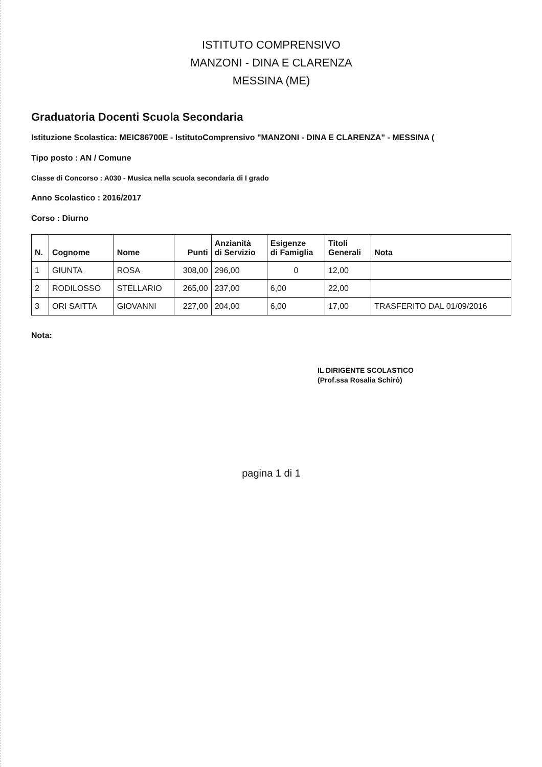ISTITUTO COMPRENSIVO
MANZONI - DINA E CLARENZA
MESSINA (ME)
Graduatoria Docenti Scuola Secondaria
Istituzione Scolastica: MEIC86700E - IstitutoComprensivo "MANZONI - DINA E CLARENZA" - MESSINA (
Tipo posto : AN / Comune
Classe di Concorso : A030 - Musica nella scuola secondaria di I grado
Anno Scolastico : 2016/2017
Corso : Diurno
| N. | Cognome | Nome | Punti | Anzianità di Servizio | Esigenze di Famiglia | Titoli Generali | Nota |
| --- | --- | --- | --- | --- | --- | --- | --- |
| 1 | GIUNTA | ROSA | 308,00 | 296,00 | 0 | 12,00 | |
| 2 | RODILOSSO | STELLARIO | 265,00 | 237,00 | 6,00 | 22,00 | |
| 3 | ORI SAITTA | GIOVANNI | 227,00 | 204,00 | 6,00 | 17,00 | TRASFERITO DAL 01/09/2016 |
Nota:
IL DIRIGENTE SCOLASTICO
(Prof.ssa Rosalia Schirò)
pagina 1 di 1